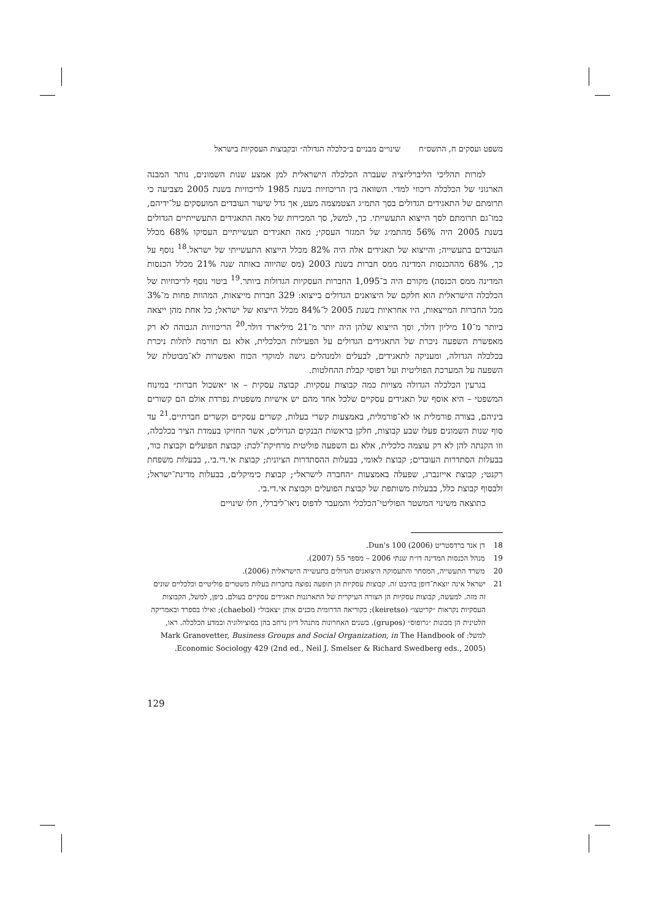משפט ועסקים ח, התשס״ח שינויים מבניים ב״כלכלה הגדולה״ ובקבוצות העסקיות בישראל
למרות תהליכי הליברליזציה שעברה הכלכלה הישראלית למן אמצע שנות השמונים, נותר המבנה הארגוני של הכלכלה ריכוזי למדי. השוואה בין הריכוזיות בשנת 1985 לריכוזיות בשנת 2005 מצביעה כי תרומתם של התאגידים הגדולים בסך התמ״ג הצטמצמה מעט, אך גדל שיעור העובדים המועסקים על־ידיהם, כמו־גם תרומתם לסך הייצוא התעשייתי. כך, למשל, סך המכירות של מאה התאגידים התעשייתיים הגדולים בשנת 2005 היה 56% מהתמ״ג של המגזר העסקי; מאה תאגידים תעשייתיים העסיקו 68% מכלל העובדים בתעשייה; והייצוא של תאגידים אלה היה 82% מכלל הייצוא התעשייתי של ישראל.<sup>18</sup> נוסף על כך, 68% מההכנסות המדינה ממס חברות בשנת 2003 (מס שהיווה באותה שנה 21% מכלל הכנסות המדינה ממס הכנסה) מקורם היה ב־1,095 החברות העסקיות הגדולות ביותר.<sup>19</sup> ביטוי נוסף לריכוזיות של הכלכלה הישראלית הוא חלקם של היצואנים הגדולים בייצוא: 329 חברות מייצאות, המהוות פחות מ־3% מכל החברות המייצאות, היו אחראיות בשנת 2005 ל־84% מכלל הייצוא של ישראל; כל אחת מהן ייצאה ביותר מ־10 מיליון דולר, וסך הייצוא שלהן היה יותר מ־21 מיליארד דולר.<sup>20</sup> הריכוזיות הגבוהה לא רק מאפשרת השפעה ניכרת של התאגידים הגדולים על הפעילות הכלכלית, אלא גם תורמת לתלות ניכרת בכלכלה הגדולה, ומעניקה לתאגידים, לבעלים ולמנהלים גישה למוקדי הכוח ואפשרות לא־מבוטלת של השפעה על המערכת הפוליטית ועל דפוסי קבלת ההחלטות.
בגרעין הכלכלה הגדולה מצויות כמה קבוצות עסקיות. קבוצה עסקית – או ״אשכול חברות״ במינוח המשפטי – היא אוסף של תאגידים עסקיים שלכל אחד מהם יש אישיות משפטית נפרדת אולם הם קשורים ביניהם, בצורה פורמלית או לא־פורמלית, באמצעות קשרי בעלות, קשרים עסקיים וקשרים חברתיים.<sup>21</sup> עד סוף שנות השמונים פעלו שבע קבוצות, חלקן בראשות הבנקים הגדולים, אשר החזיקו בעמדת הציר בכלכלה, וזו הקנתה להן לא רק עוצמה כלכלית, אלא גם השפעה פוליטית מרחיקת־לכת: קבוצת הפועלים וקבוצת כור, בבעלות הסתדרות העובדים; קבוצת לאומי, בבעלות ההסתדרות הציונית; קבוצת אי.די.בי., בבעלות משפחת רקנטי; קבוצת אייזנברג, שפעלה באמצעות ״החברה לישראל״; קבוצת כימיקלים, בבעלות מדינת־ישראל; ולבסוף קבוצת כלל, בבעלות משותפת של קבוצת הפועלים וקבוצת אי.די.בי.
כתוצאה משינוי המשטר הפוליטי־הכלכלי והמעבר לדפוס ניאו־ליברלי, חלו שינויים
18 דן אנד ברדסטריט Dun's 100 (2006).
19 מִנהל הכנסות המדינה דו״ח שנתי 2006 – מספר 55 (2007).
20 משרד התעשייה, המסחר והתעסוקה היצואנים הגדולים בתעשייה הישראלית (2006).
21 ישראל אינה יוצאת־דופן בהיבט זה. קבוצות עסקיות הן תופעה נפוצה בחברות בעלות משטרים פוליטיים וכלכליים שונים זה מזה. למעשה, קבוצות עסקיות הן הצורה העיקרית של התארגנות תאגידים עסקיים בעולם. ביפן, למשל, הקבוצות העסקיות נקראות ״קריטצו״ (keiretso); בקוריאה הדרומית מכנים אותן ״צאבול״ (chaebol); ואילו בספרד ובאמריקה הלטינית הן מכונות ״גרופוס״ (grupos). בשנים האחרונות מתנהל דיון נרחב בהן בסוציולוגיה ובמדע הכלכלה. ראו, למשל: Mark Granovetter, Business Groups and Social Organization, in The Handbook of Economic Sociology 429 (2nd ed., Neil J. Smelser & Richard Swedberg eds., 2005).
129